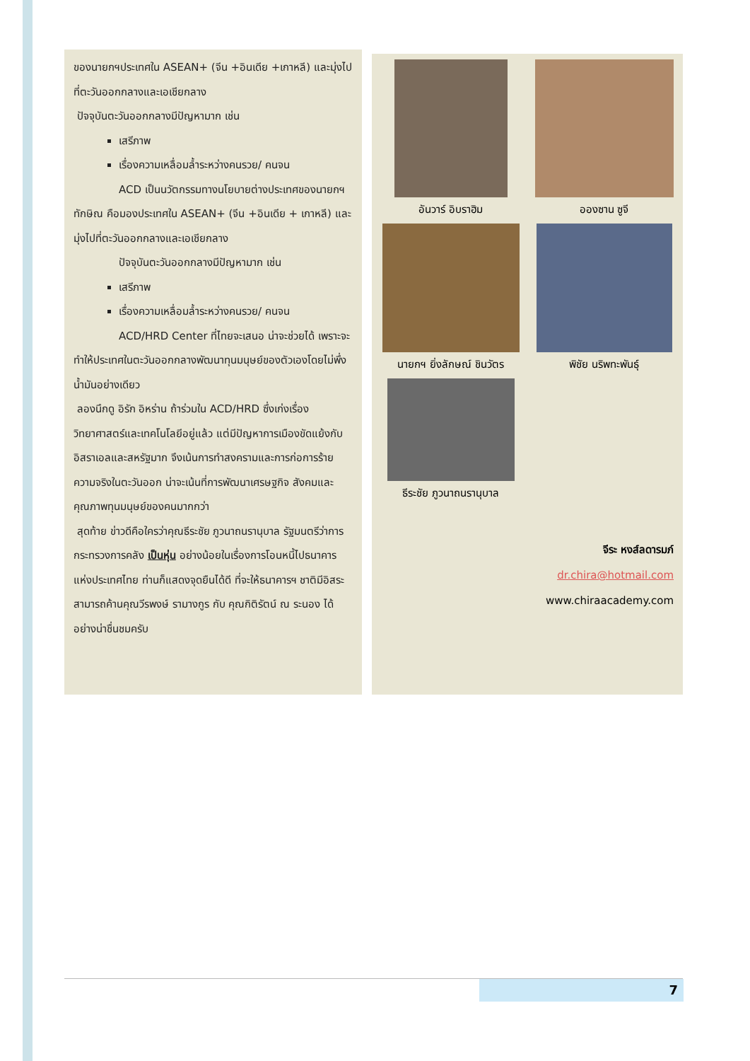ของนายกฯประเทศใน ASEAN+ (จีน +อินเดีย +เกาหลี) และมุ่งไปที่ตะวันออกกลางและเอเชียกลาง
ปัจจุบันตะวันออกกลางมีปัญหามาก เช่น
เสรีภาพ
เรื่องความเหลื่อมล้ำระหว่างคนรวย/ คนจน
ACD เป็นนวัตกรรมทางนโยบายต่างประเทศของนายกฯทักษิณ คือมองประเทศใน ASEAN+ (จีน +อินเดีย + เกาหลี) และมุ่งไปที่ตะวันออกกลางและเอเชียกลาง
ปัจจุบันตะวันออกกลางมีปัญหามาก เช่น
เสรีภาพ
เรื่องความเหลื่อมล้ำระหว่างคนรวย/ คนจน
ACD/HRD Center ที่ไทยจะเสนอ น่าจะช่วยได้ เพราะจะทำให้ประเทศในตะวันออกกลางพัฒนาทุนมนุษย์ของตัวเองโดยไม่พึ่งน้ำมันอย่างเดียว
ลองนึกดู อิรัก อิหร่าน ถ้าร่วมใน ACD/HRD ซึ่งเก่งเรื่องวิทยาศาสตร์และเทคโนโลยีอยู่แล้ว แต่มีปัญหาการเมืองขัดแย้งกับอิสราเอลและสหรัฐมาก จึงเน้นการทำสงครามและการก่อการร้าย ความจริงในตะวันออก น่าจะเน้นที่การพัฒนาเศรษฐกิจ สังคมและคุณภาพทุนมนุษย์ของคนมากกว่า
สุดท้าย ข่าวดีคือใครว่าคุณธีระชัย ภูวนาถนรานุบาล รัฐมนตรีว่าการกระทรวงการคลัง เป็นหุ่น อย่างน้อยในเรื่องการโอนหนี้ไปธนาคารแห่งประเทศไทย ท่านก็แสดงจุดยืนได้ดี ที่จะให้ธนาคารฯ ชาติมีอิสระ สามารถค้านคุณวีรพงษ์ รามางกูร กับ คุณกิติรัตน์ ณ ระนอง ได้อย่างน่าชื่นชมครับ
อันวาร์ อิบราฮิม
อองซาน ซูจี
นายกฯ ยิ่งลักษณ์ ชินวัตร
พิชัย นริพทะพันธุ์
ธีระชัย ภูวนาถนรานุบาล
จีระ หงส์ลดารมภ์
dr.chira@hotmail.com
www.chiraacademy.com
7